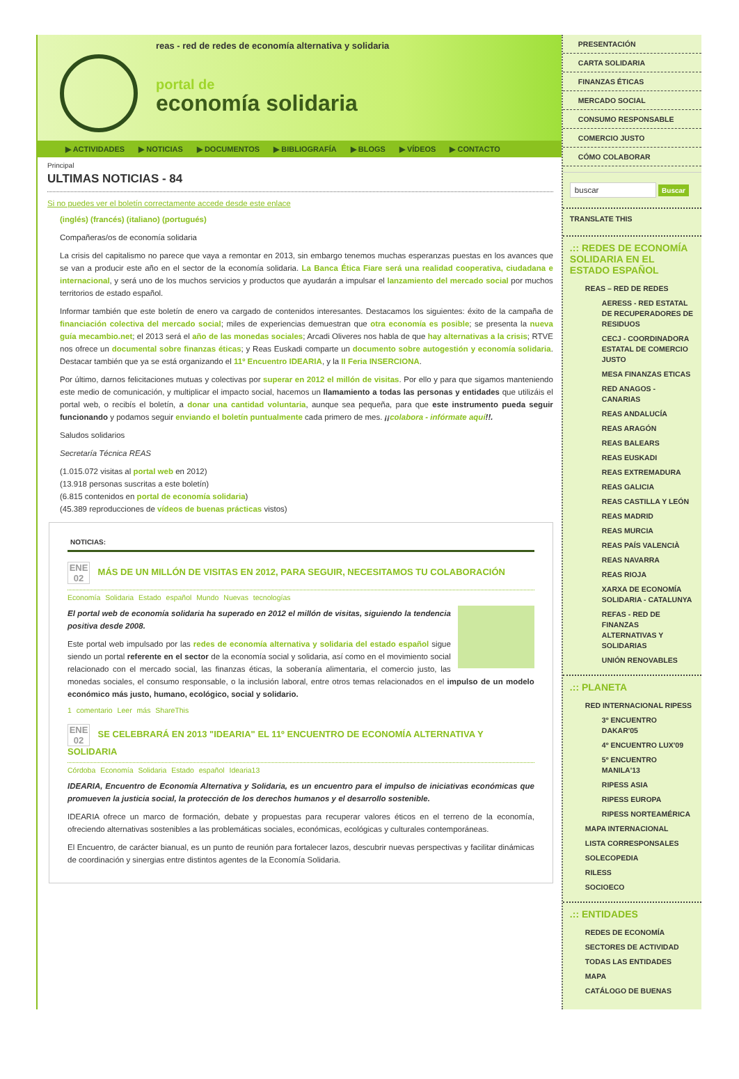reas - red de redes de economía alternativa y solidaria
portal de
economía solidaria
▶ ACTIVIDADES ▶ NOTICIAS ▶ DOCUMENTOS ▶ BIBLIOGRAFÍA ▶ BLOGS ▶ VÍDEOS ▶ CONTACTO
Principal
ULTIMAS NOTICIAS - 84
Si no puedes ver el boletín correctamente accede desde este enlace
(inglés) (francés) (italiano) (portugués)
Compañeras/os de economía solidaria
La crisis del capitalismo no parece que vaya a remontar en 2013, sin embargo tenemos muchas esperanzas puestas en los avances que se van a producir este año en el sector de la economía solidaria. La Banca Ética Fiare será una realidad cooperativa, ciudadana e internacional, y será uno de los muchos servicios y productos que ayudarán a impulsar el lanzamiento del mercado social por muchos territorios de estado español.
Informar también que este boletín de enero va cargado de contenidos interesantes. Destacamos los siguientes: éxito de la campaña de financiación colectiva del mercado social; miles de experiencias demuestran que otra economía es posible; se presenta la nueva guía mecambio.net; el 2013 será el año de las monedas sociales; Arcadi Oliveres nos habla de que hay alternativas a la crisis; RTVE nos ofrece un documental sobre finanzas éticas; y Reas Euskadi comparte un documento sobre autogestión y economía solidaria. Destacar también que ya se está organizando el 11º Encuentro IDEARIA, y la II Feria INSERCIONA.
Por último, darnos felicitaciones mutuas y colectivas por superar en 2012 el millón de visitas. Por ello y para que sigamos manteniendo este medio de comunicación, y multiplicar el impacto social, hacemos un llamamiento a todas las personas y entidades que utilizáis el portal web, o recibís el boletín, a donar una cantidad voluntaria, aunque sea pequeña, para que este instrumento pueda seguir funcionando y podamos seguir enviando el boletín puntualmente cada primero de mes. ¡¡colabora - infórmate aquí!!.
Saludos solidarios
Secretaría Técnica REAS
(1.015.072 visitas al portal web en 2012)
(13.918 personas suscritas a este boletín)
(6.815 contenidos en portal de economía solidaria)
(45.389 reproducciones de vídeos de buenas prácticas vistos)
NOTICIAS:
ENE
02 MÁS DE UN MILLÓN DE VISITAS EN 2012, PARA SEGUIR, NECESITAMOS TU COLABORACIÓN
Economía Solidaria Estado español Mundo Nuevas tecnologías
El portal web de economía solidaria ha superado en 2012 el millón de visitas, siguiendo la tendencia positiva desde 2008.
Este portal web impulsado por las redes de economía alternativa y solidaria del estado español sigue siendo un portal referente en el sector de la economía social y solidaria, así como en el movimiento social relacionado con el mercado social, las finanzas éticas, la soberanía alimentaria, el comercio justo, las monedas sociales, el consumo responsable, o la inclusión laboral, entre otros temas relacionados en el impulso de un modelo económico más justo, humano, ecológico, social y solidario.
1 comentario Leer más ShareThis
ENE
02 SE CELEBRARÁ EN 2013 "IDEARIA" EL 11º ENCUENTRO DE ECONOMÍA ALTERNATIVA Y SOLIDARIA
Córdoba Economía Solidaria Estado español Idearia13
IDEARIA, Encuentro de Economía Alternativa y Solidaria, es un encuentro para el impulso de iniciativas económicas que promueven la justicia social, la protección de los derechos humanos y el desarrollo sostenible.
IDEARIA ofrece un marco de formación, debate y propuestas para recuperar valores éticos en el terreno de la economía, ofreciendo alternativas sostenibles a las problemáticas sociales, económicas, ecológicas y culturales contemporáneas.
El Encuentro, de carácter bianual, es un punto de reunión para fortalecer lazos, descubrir nuevas perspectivas y facilitar dinámicas de coordinación y sinergias entre distintos agentes de la Economía Solidaria.
PRESENTACIÓN
CARTA SOLIDARIA
FINANZAS ÉTICAS
MERCADO SOCIAL
CONSUMO RESPONSABLE
COMERCIO JUSTO
CÓMO COLABORAR
buscar Buscar
TRANSLATE THIS
.:: REDES DE ECONOMÍA SOLIDARIA EN EL ESTADO ESPAÑOL
REAS – RED DE REDES
AERESS - RED ESTATAL DE RECUPERADORES DE RESIDUOS
CECJ - COORDINADORA ESTATAL DE COMERCIO JUSTO
MESA FINANZAS ETICAS
RED ANAGOS - CANARIAS
REAS ANDALUCÍA
REAS ARAGÓN
REAS BALEARS
REAS EUSKADI
REAS EXTREMADURA
REAS GALICIA
REAS CASTILLA Y LEÓN
REAS MADRID
REAS MURCIA
REAS PAÍS VALENCIÀ
REAS NAVARRA
REAS RIOJA
XARXA DE ECONOMÍA SOLIDARIA - CATALUNYA
REFAS - RED DE FINANZAS ALTERNATIVAS Y SOLIDARIAS
UNIÓN RENOVABLES
.:: PLANETA
RED INTERNACIONAL RIPESS
3º ENCUENTRO DAKAR'05
4º ENCUENTRO LUX'09
5º ENCUENTRO MANILA'13
RIPESS ASIA
RIPESS EUROPA
RIPESS NORTEAMÉRICA
MAPA INTERNACIONAL
LISTA CORRESPONSALES
SOLECOPEDIA
RILESS
SOCIOECO
.:: ENTIDADES
REDES DE ECONOMÍA
SECTORES DE ACTIVIDAD
TODAS LAS ENTIDADES
MAPA
CATÁLOGO DE BUENAS